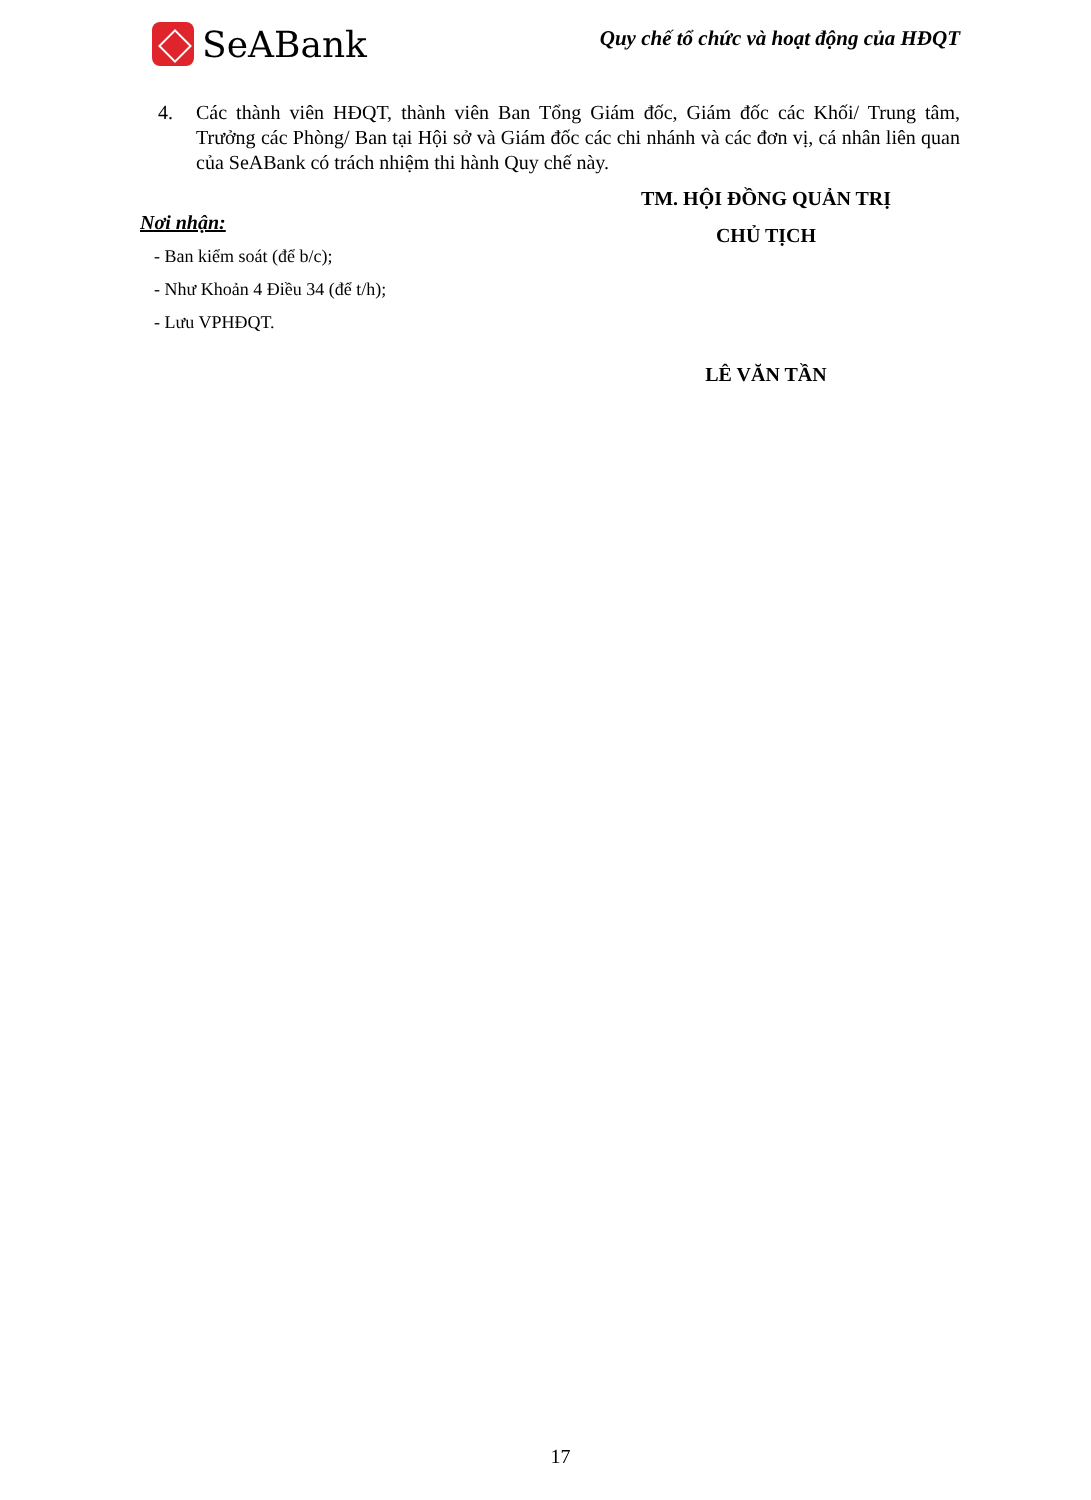SeABank
Quy chế tổ chức và hoạt động của HĐQT
4. Các thành viên HĐQT, thành viên Ban Tổng Giám đốc, Giám đốc các Khối/ Trung tâm, Trưởng các Phòng/ Ban tại Hội sở và Giám đốc các chi nhánh và các đơn vị, cá nhân liên quan của SeABank có trách nhiệm thi hành Quy chế này.
Nơi nhận:
- Ban kiểm soát (để b/c);
- Như Khoản 4 Điều 34 (để t/h);
- Lưu VPHĐQT.
TM. HỘI ĐỒNG QUẢN TRỊ
CHỦ TỊCH
LÊ VĂN TẦN
17